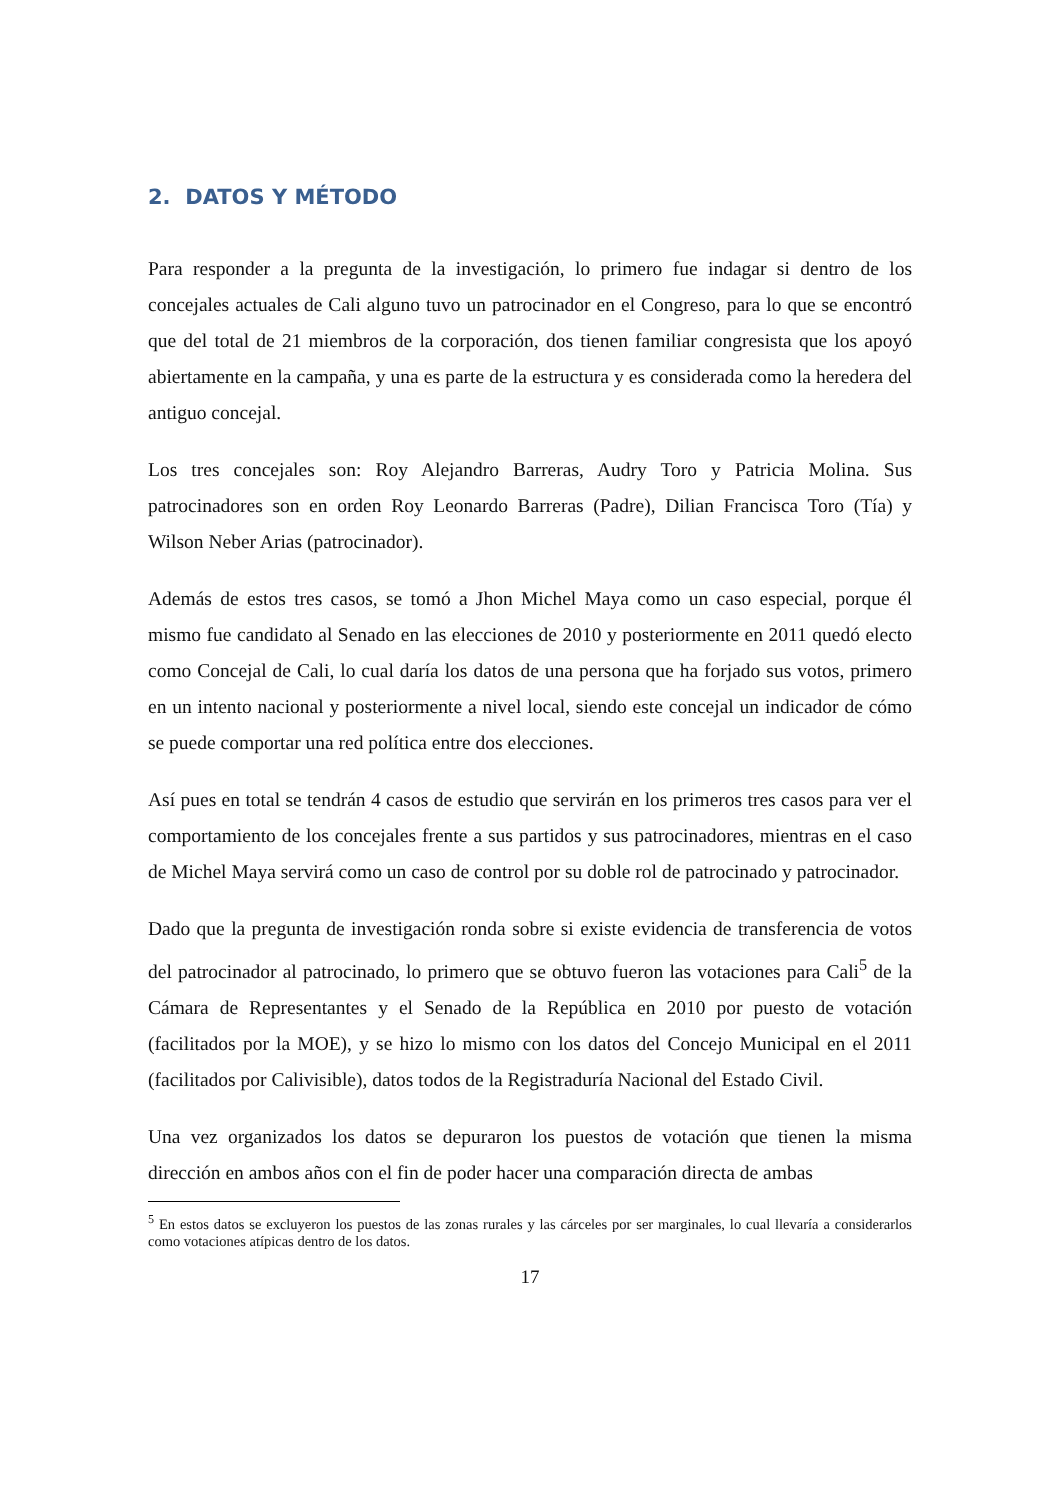2. DATOS Y MÉTODO
Para responder a la pregunta de la investigación, lo primero fue indagar si dentro de los concejales actuales de Cali alguno tuvo un patrocinador en el Congreso, para lo que se encontró que del total de 21 miembros de la corporación, dos tienen familiar congresista que los apoyó abiertamente en la campaña, y una es parte de la estructura y es considerada como la heredera del antiguo concejal.
Los tres concejales son: Roy Alejandro Barreras, Audry Toro y Patricia Molina. Sus patrocinadores son en orden Roy Leonardo Barreras (Padre), Dilian Francisca Toro (Tía) y Wilson Neber Arias (patrocinador).
Además de estos tres casos, se tomó a Jhon Michel Maya como un caso especial, porque él mismo fue candidato al Senado en las elecciones de 2010 y posteriormente en 2011 quedó electo como Concejal de Cali, lo cual daría los datos de una persona que ha forjado sus votos, primero en un intento nacional y posteriormente a nivel local, siendo este concejal un indicador de cómo se puede comportar una red política entre dos elecciones.
Así pues en total se tendrán 4 casos de estudio que servirán en los primeros tres casos para ver el comportamiento de los concejales frente a sus partidos y sus patrocinadores, mientras en el caso de Michel Maya servirá como un caso de control por su doble rol de patrocinado y patrocinador.
Dado que la pregunta de investigación ronda sobre si existe evidencia de transferencia de votos del patrocinador al patrocinado, lo primero que se obtuvo fueron las votaciones para Cali<sup>5</sup> de la Cámara de Representantes y el Senado de la República en 2010 por puesto de votación (facilitados por la MOE), y se hizo lo mismo con los datos del Concejo Municipal en el 2011 (facilitados por Calivisible), datos todos de la Registraduría Nacional del Estado Civil.
Una vez organizados los datos se depuraron los puestos de votación que tienen la misma dirección en ambos años con el fin de poder hacer una comparación directa de ambas
<sup>5</sup> En estos datos se excluyeron los puestos de las zonas rurales y las cárceles por ser marginales, lo cual llevaría a considerarlos como votaciones atípicas dentro de los datos.
17